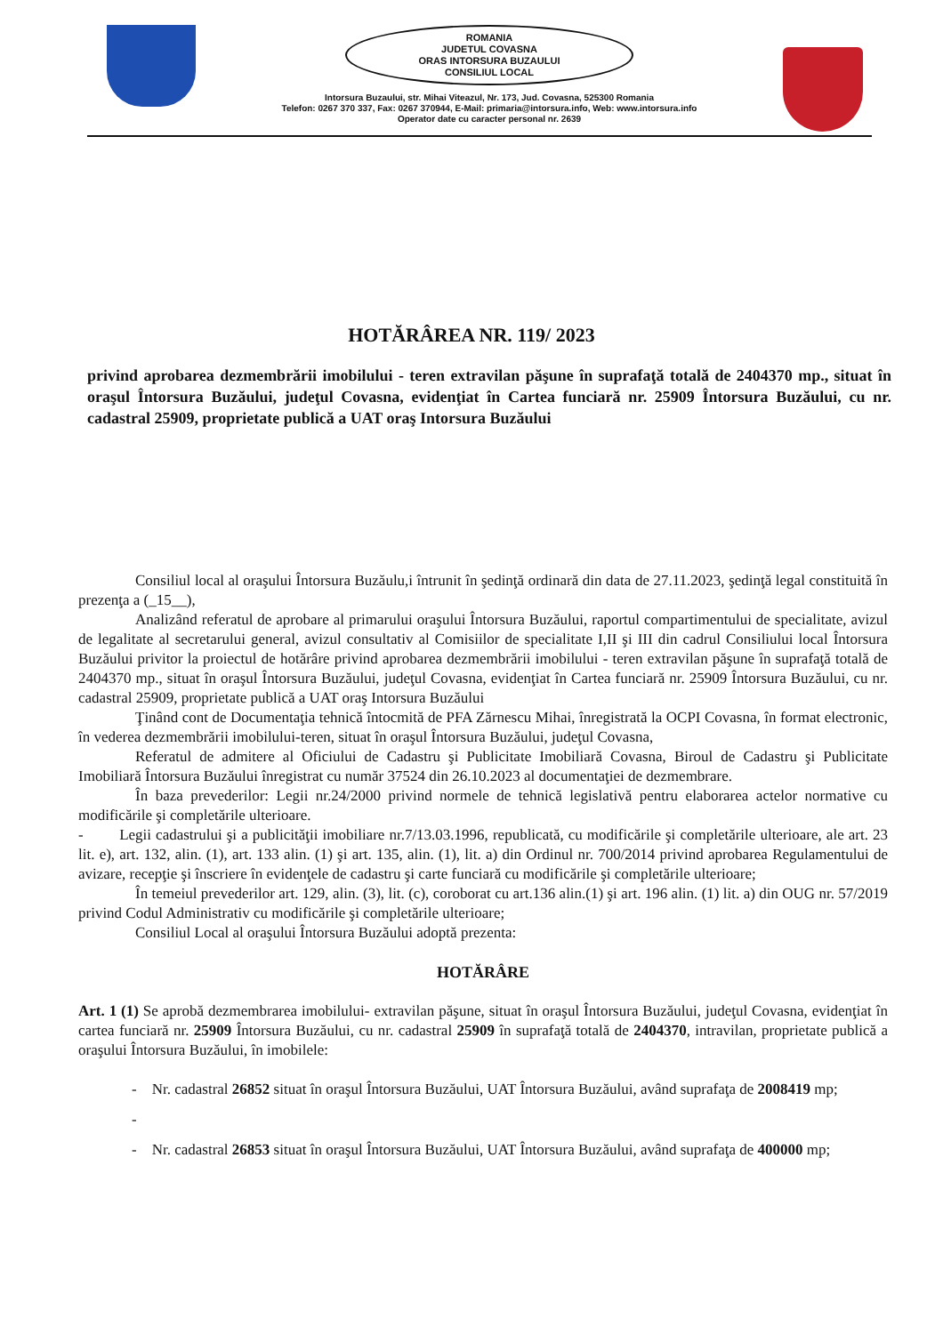ROMANIA
JUDETUL COVASNA
ORAS INTORSURA BUZAULUI
CONSILIUL LOCAL
Intorsura Buzaului, str. Mihai Viteazul, Nr. 173, Jud. Covasna, 525300 Romania
Telefon: 0267 370 337, Fax: 0267 370944, E-Mail: primaria@intorsura.info, Web: www.intorsura.info
Operator date cu caracter personal nr. 2639
HOTĂRÂREA NR. 119/ 2023
privind aprobarea dezmembrării imobilului - teren extravilan păşune în suprafaţă totală de 2404370 mp., situat în oraşul Întorsura Buzăului, judeţul Covasna, evidenţiat în Cartea funciară nr. 25909 Întorsura Buzăului, cu nr. cadastral 25909, proprietate publică a UAT oraş Intorsura Buzăului
Consiliul local al oraşului Întorsura Buzăulu,i întrunit în şedinţă ordinară din data de 27.11.2023, şedinţă legal constituită în prezenţa a (_15__),
Analizând referatul de aprobare al primarului oraşului Întorsura Buzăului, raportul compartimentului de specialitate, avizul de legalitate al secretarului general, avizul consultativ al Comisiilor de specialitate I,II şi III din cadrul Consiliului local Întorsura Buzăului privitor la proiectul de hotărâre privind aprobarea dezmembrării imobilului - teren extravilan păşune în suprafaţă totală de 2404370 mp., situat în oraşul Întorsura Buzăului, judeţul Covasna, evidenţiat în Cartea funciară nr. 25909 Întorsura Buzăului, cu nr. cadastral 25909, proprietate publică a UAT oraş Intorsura Buzăului
Ţinând cont de Documentaţia tehnică întocmită de PFA Zărnescu Mihai, înregistrată la OCPI Covasna, în format electronic, în vederea dezmembrării imobilului-teren, situat în oraşul Întorsura Buzăului, judeţul Covasna,
Referatul de admitere al Oficiului de Cadastru şi Publicitate Imobiliară Covasna, Biroul de Cadastru şi Publicitate Imobiliară Întorsura Buzăului înregistrat cu număr 37524 din 26.10.2023 al documentaţiei de dezmembrare.
În baza prevederilor: Legii nr.24/2000 privind normele de tehnică legislativă pentru elaborarea actelor normative cu modificările şi completările ulterioare.
- Legii cadastrului şi a publicităţii imobiliare nr.7/13.03.1996, republicată, cu modificările şi completările ulterioare, ale art. 23 lit. e), art. 132, alin. (1), art. 133 alin. (1) şi art. 135, alin. (1), lit. a) din Ordinul nr. 700/2014 privind aprobarea Regulamentului de avizare, recepţie şi înscriere în evidenţele de cadastru şi carte funciară cu modificările şi completările ulterioare;
În temeiul prevederilor art. 129, alin. (3), lit. (c), coroborat cu art.136 alin.(1) şi art. 196 alin. (1) lit. a) din OUG nr. 57/2019 privind Codul Administrativ cu modificările şi completările ulterioare;
Consiliul Local al oraşului Întorsura Buzăului adoptă prezenta:
HOTĂRÂRE
Art. 1 (1) Se aprobă dezmembrarea imobilului- extravilan păşune, situat în oraşul Întorsura Buzăului, judeţul Covasna, evidenţiat în cartea funciară nr. 25909 Întorsura Buzăului, cu nr. cadastral 25909 în suprafaţă totală de 2404370, intravilan, proprietate publică a oraşului Întorsura Buzăului, în imobilele:
- Nr. cadastral 26852 situat în oraşul Întorsura Buzăului, UAT Întorsura Buzăului, având suprafaţa de 2008419 mp;
-
- Nr. cadastral 26853 situat în oraşul Întorsura Buzăului, UAT Întorsura Buzăului, având suprafaţa de 400000 mp;